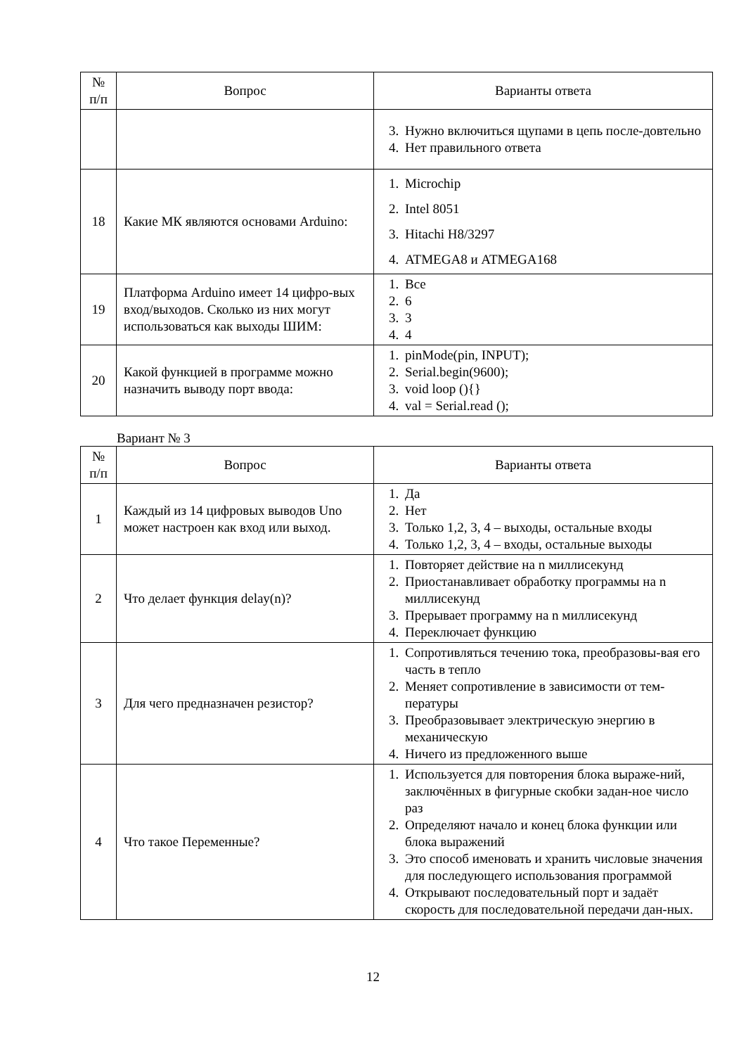| № п/п | Вопрос | Варианты ответа |
| --- | --- | --- |
| | | 3. Нужно включиться щупами в цепь после-довтельно 4. Нет правильного ответа |
| 18 | Какие МК являются основами Arduino: | 1. Microchip 2. Intel 8051 3. Hitachi H8/3297 4. ATMEGA8 и ATMEGA168 |
| 19 | Платформа Arduino имеет 14 цифро-вых вход/выходов. Сколько из них могут использоваться как выходы ШИМ: | 1. Все 2. 6 3. 3 4. 4 |
| 20 | Какой функцией в программе можно назначить выводу порт ввода: | 1. pinMode(pin, INPUT); 2. Serial.begin(9600); 3. void loop (){} 4. val = Serial.read (); |
Вариант № 3
| № п/п | Вопрос | Варианты ответа |
| --- | --- | --- |
| 1 | Каждый из 14 цифровых выводов Uno может настроен как вход или выход. | 1. Да 2. Нет 3. Только 1,2, 3, 4 – выходы, остальные входы 4. Только 1,2, 3, 4 – входы, остальные выходы |
| 2 | Что делает функция delay(n)? | 1. Повторяет действие на n миллисекунд 2. Приостанавливает обработку программы на n миллисекунд 3. Прерывает программу на n миллисекунд 4. Переключает функцию |
| 3 | Для чего предназначен резистор? | 1. Сопротивляться течению тока, преобразовы-вая его часть в тепло 2. Меняет сопротивление в зависимости от тем-пературы 3. Преобразовывает электрическую энергию в механическую 4. Ничего из предложенного выше |
| 4 | Что такое Переменные? | 1. Используется для повторения блока выраже-ний, заключённых в фигурные скобки задан-ное число раз 2. Определяют начало и конец блока функции или блока выражений 3. Это способ именовать и хранить числовые значения для последующего использования программой 4. Открывают последовательный порт и задаёт скорость для последовательной передачи дан-ных. |
12